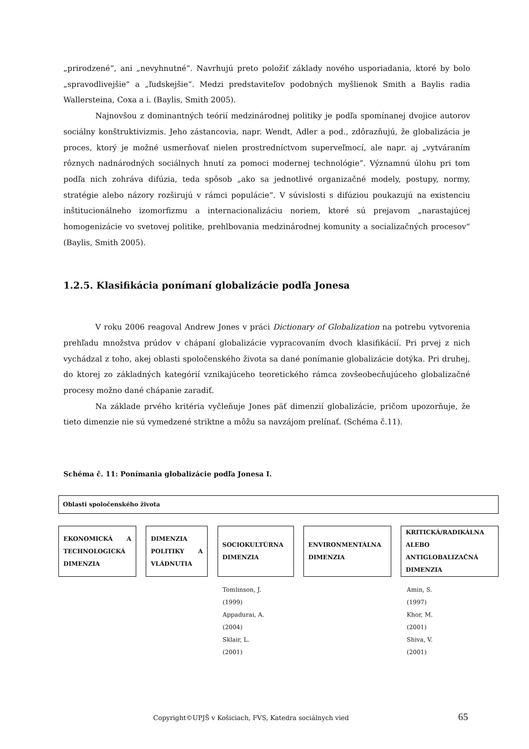„prirodzené“, ani „nevyhnutné“. Navrhujú preto položiť základy nového usporiadania, ktoré by bolo „spravodlivejšie“ a „ľudskejšie“. Medzi predstaviteľov podobných myšlienok Smith a Baylis radia Wallersteina, Coxa a i. (Baylis, Smith 2005).
Najnovšou z dominantných teórií medzinárodnej politiky je podľa spomínanej dvojice autorov sociálny konštruktivizmis. Jeho zástancovia, napr. Wendt, Adler a pod., zdôrazňujú, že globalizácia je proces, ktorý je možné usmerňovať nielen prostredníctvom superveľmocí, ale napr. aj „vytváraním rôznych nadnárodných sociálnych hnutí za pomoci modernej technológie“. Významnú úlohu pri tom podľa nich zohráva difúzia, teda spôsob „ako sa jednotlivé organizačné modely, postupy, normy, stratégie alebo názory rozširujú v rámci populácie“. V súvislosti s difúziou poukazujú na existenciu inštitucionálneho izomorfizmu a internacionalizáciu noriem, ktoré sú prejavom „narastajúcej homogenizácie vo svetovej politike, prehlbovania medzinárodnej komunity a socializačných procesov“ (Baylis, Smith 2005).
1.2.5. Klasifikácia ponímaní globalizácie podľa Jonesa
V roku 2006 reagoval Andrew Jones v práci Dictionary of Globalization na potrebu vytvorenia prehľadu množstva prúdov v chápaní globalizácie vypracovaním dvoch klasifikácií. Pri prvej z nich vychádzal z toho, akej oblasti spoločenského života sa dané ponímanie globalizácie dotýka. Pri druhej, do ktorej zo základných kategórií vznikajúceho teoretického rámca zovšeobecňujúceho globalizačné procesy možno dané chápanie zaradiť.
Na základe prvého kritéria vyčleňuje Jones päť dimenzií globalizácie, pričom upozorňuje, že tieto dimenzie nie sú vymedzené striktne a môžu sa navzájom prelínať. (Schéma č.11).
Schéma č. 11: Ponímania globalizácie podľa Jonesa I.
Oblasti spoločenského života
EKONOMICKÁ A TECHNOLOGICKÁ DIMENZIA
DIMENZIA POLITIKY A VLÁDNUTIA
SOCIOKULTÚRNA DIMENZIA
ENVIRONMENTÁLNA DIMENZIA KRITICKÁ/RADIKÁLNA ALEBO ANTIGLOBALIZAČNÁ DIMENZIA
Tomlinson, J.
(1999)
Appadurai, A.
(2004)
Sklair, L.
(2001)
Amin, S.
(1997)
Khor, M.
(2001)
Shiva, V.
(2001)
Copyright©UPJŠ v Košiciach, FVS, Katedra sociálnych vied
65